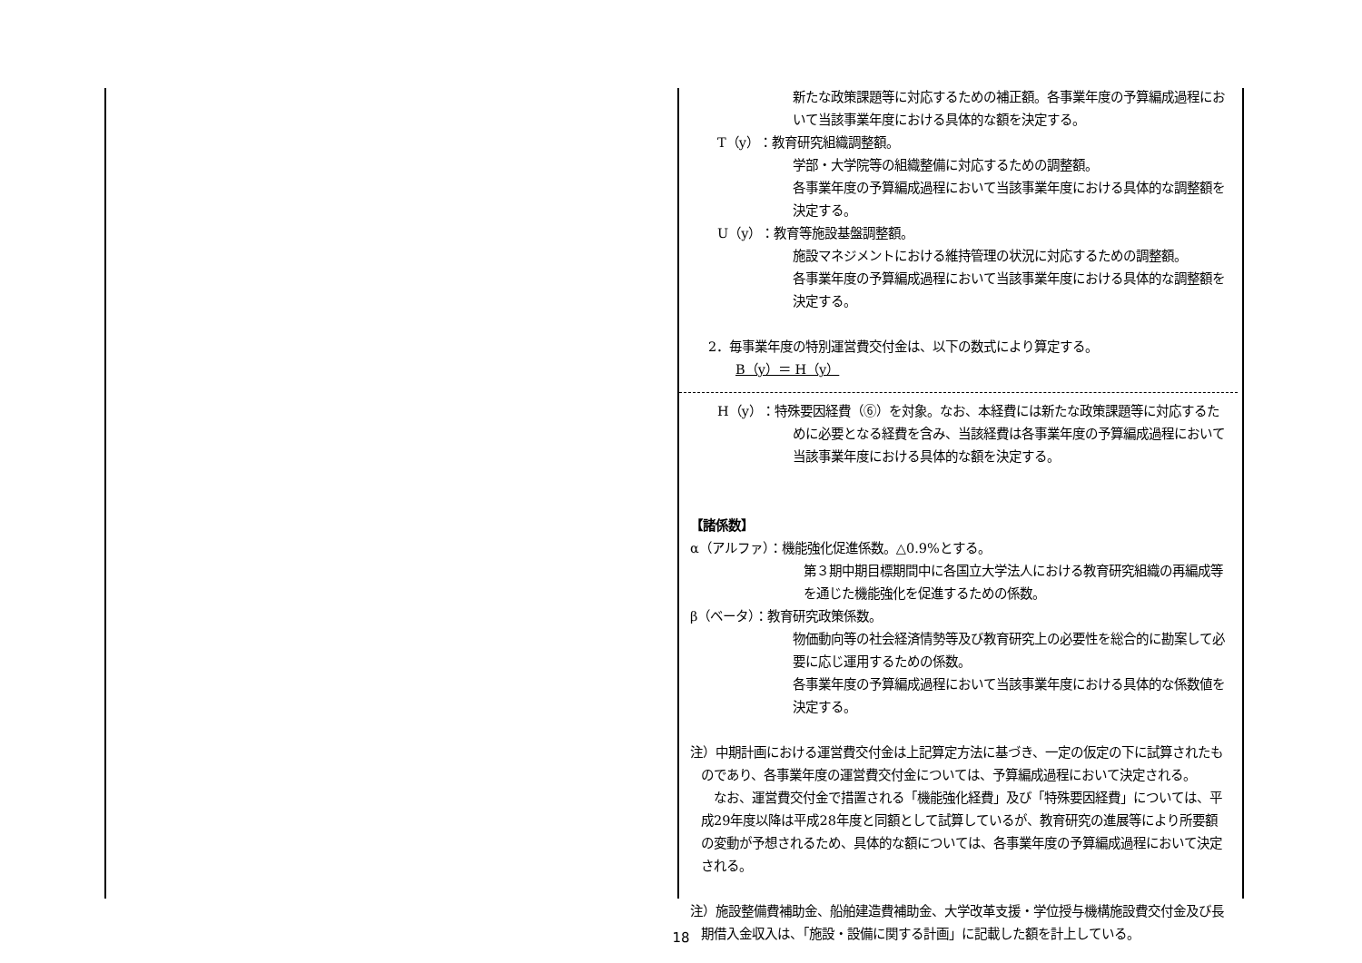新たな政策課題等に対応するための補正額。各事業年度の予算編成過程において当該事業年度における具体的な額を決定する。
T（y）：教育研究組織調整額。
学部・大学院等の組織整備に対応するための調整額。
各事業年度の予算編成過程において当該事業年度における具体的な調整額を決定する。
U（y）：教育等施設基盤調整額。
施設マネジメントにおける維持管理の状況に対応するための調整額。
各事業年度の予算編成過程において当該事業年度における具体的な調整額を決定する。
2．毎事業年度の特別運営費交付金は、以下の数式により算定する。
B（y）＝ H（y）
H（y）：特殊要因経費（⑥）を対象。なお、本経費には新たな政策課題等に対応するために必要となる経費を含み、当該経費は各事業年度の予算編成過程において当該事業年度における具体的な額を決定する。
【諸係数】
α（アルファ）：機能強化促進係数。△0.9%とする。
第３期中期目標期間中に各国立大学法人における教育研究組織の再編成等を通じた機能強化を促進するための係数。
β（ベータ）：教育研究政策係数。
物価動向等の社会経済情勢等及び教育研究上の必要性を総合的に勘案して必要に応じ運用するための係数。
各事業年度の予算編成過程において当該事業年度における具体的な係数値を決定する。
注）中期計画における運営費交付金は上記算定方法に基づき、一定の仮定の下に試算されたものであり、各事業年度の運営費交付金については、予算編成過程において決定される。
　なお、運営費交付金で措置される「機能強化経費」及び「特殊要因経費」については、平成29年度以降は平成28年度と同額として試算しているが、教育研究の進展等により所要額の変動が予想されるため、具体的な額については、各事業年度の予算編成過程において決定される。
注）施設整備費補助金、船舶建造費補助金、大学改革支援・学位授与機構施設費交付金及び長期借入金収入は、「施設・設備に関する計画」に記載した額を計上している。
18